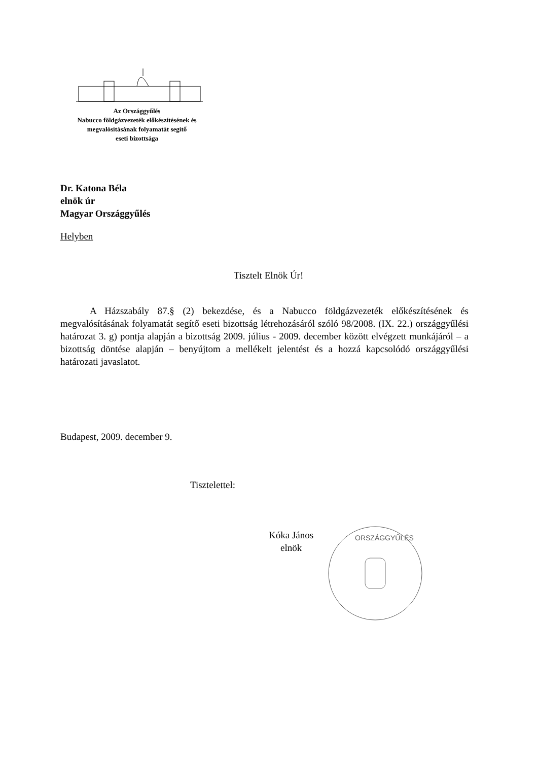Az Országgyűlés
Nabucco földgázvezeték előkészítésének és
megvalósításának folyamatát segítő
eseti bizottsága
Dr. Katona Béla
elnök úr
Magyar Országgyűlés
Helyben
Tisztelt Elnök Úr!
A Házszabály 87.§ (2) bekezdése, és a Nabucco földgázvezeték előkészítésének és megvalósításának folyamatát segítő eseti bizottság létrehozásáról szóló 98/2008. (IX. 22.) országgyűlési határozat 3. g) pontja alapján a bizottság 2009. július - 2009. december között elvégzett munkájáról – a bizottság döntése alapján – benyújtom a mellékelt jelentést és a hozzá kapcsolódó országgyűlési határozati javaslatot.
Budapest, 2009. december 9.
Tisztelettel:
Kóka János
elnök
ORSZÁGGYŰLÉS